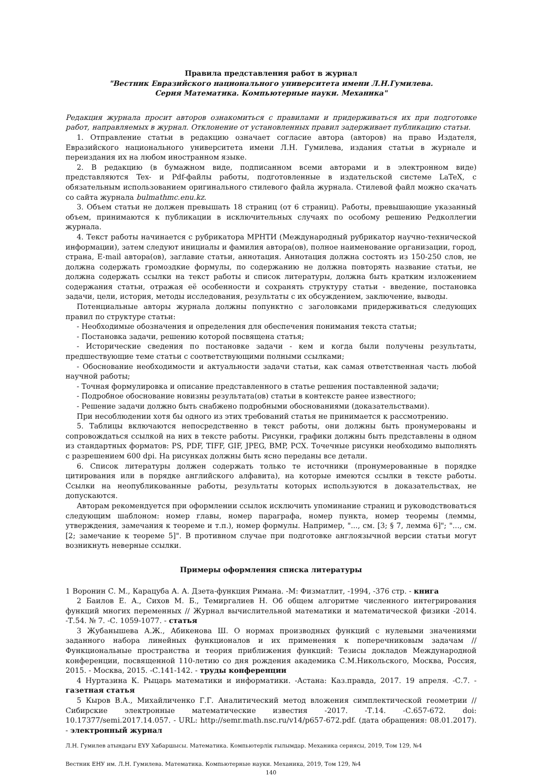Правила представления работ в журнал
"Вестник Евразийского национального университета имени Л.Н.Гумилева.
Серия Математика. Компьютерные науки. Механика"
Редакция журнала просит авторов ознакомиться с правилами и придерживаться их при подготовке работ, направляемых в журнал. Отклонение от установленных правил задерживает публикацию статьи.
1. Отправление статьи в редакцию означает согласие автора (авторов) на право Издателя, Евразийского национального университета имени Л.Н. Гумилева, издания статьи в журнале и переиздания их на любом иностранном языке.
2. В редакцию (в бумажном виде, подписанном всеми авторами и в электронном виде) представляются Tex- и Pdf-файлы работы, подготовленные в издательской системе LaTeX, с обязательным использованием оригинального стилевого файла журнала. Стилевой файл можно скачать со сайта журнала bulmathmc.enu.kz.
3. Объем статьи не должен превышать 18 страниц (от 6 страниц). Работы, превышающие указанный объем, принимаются к публикации в исключительных случаях по особому решению Редколлегии журнала.
4. Текст работы начинается с рубрикатора МРНТИ (Международный рубрикатор научно-технической информации), затем следуют инициалы и фамилия автора(ов), полное наименование организации, город, страна, E-mail автора(ов), заглавие статьи, аннотация. Аннотация должна состоять из 150-250 слов, не должна содержать громоздкие формулы, по содержанию не должна повторять название статьи, не должна содержать ссылки на текст работы и список литературы, должна быть кратким изложением содержания статьи, отражая её особенности и сохранять структуру статьи - введение, постановка задачи, цели, история, методы исследования, результаты с их обсуждением, заключение, выводы.
Потенциальные авторы журнала должны попунктно с заголовками придерживаться следующих правил по структуре статьи:
- Необходимые обозначения и определения для обеспечения понимания текста статьи;
- Постановка задачи, решению которой посвящена статья;
- Исторические сведения по постановке задачи - кем и когда были получены результаты, предшествующие теме статьи с соответствующими полными ссылками;
- Обоснование необходимости и актуальности задачи статьи, как самая ответственная часть любой научной работы;
- Точная формулировка и описание представленного в статье решения поставленной задачи;
- Подробное обоснование новизны результата(ов) статьи в контексте ранее известного;
- Решение задачи должно быть снабжено подробными обоснованиями (доказательствами).
При несоблюдении хотя бы одного из этих требований статья не принимается к рассмотрению.
5. Таблицы включаются непосредственно в текст работы, они должны быть пронумерованы и сопровождаться ссылкой на них в тексте работы. Рисунки, графики должны быть представлены в одном из стандартных форматов: PS, PDF, TIFF, GIF, JPEG, BMP, PCX. Точечные рисунки необходимо выполнять с разрешением 600 dpi. На рисунках должны быть ясно переданы все детали.
6. Список литературы должен содержать только те источники (пронумерованные в порядке цитирования или в порядке английского алфавита), на которые имеются ссылки в тексте работы. Ссылки на неопубликованные работы, результаты которых используются в доказательствах, не допускаются.
Авторам рекомендуется при оформлении ссылок исключить упоминание страниц и руководствоваться следующим шаблоном: номер главы, номер параграфа, номер пункта, номер теоремы (леммы, утверждения, замечания к теореме и т.п.), номер формулы. Например, "..., см. [3; § 7, лемма 6]"; "..., см. [2; замечание к теореме 5]". В противном случае при подготовке англоязычной версии статьи могут возникнуть неверные ссылки.
Примеры оформления списка литературы
1 Воронин С. М., Карацуба А. А. Дзета-функция Римана. -М: Физматлит, -1994, -376 стр. - книга
2 Баилов Е. А., Сихов М. Б., Темиргалиев Н. Об общем алгоритме численного интегрирования функций многих переменных // Журнал вычислительной математики и математической физики -2014. -Т.54. № 7. -С. 1059-1077. - статья
3 Жубанышева А.Ж., Абикенова Ш. О нормах производных функций с нулевыми значениями заданного набора линейных функционалов и их применения к поперечниковым задачам // Функциональные пространства и теория приближения функций: Тезисы докладов Международной конференции, посвященной 110-летию со дня рождения академика С.М.Никольского, Москва, Россия, 2015. - Москва, 2015. -С.141-142. - труды конференции
4 Нуртазина К. Рыцарь математики и информатики. -Астана: Каз.правда, 2017. 19 апреля. -С.7. - газетная статья
5 Кыров В.А., Михайличенко Г.Г. Аналитический метод вложения симплектической геометрии // Сибирские электронные математические известия -2017. -Т.14. -С.657-672. doi: 10.17377/semi.2017.14.057. - URL: http://semr.math.nsc.ru/v14/p657-672.pdf. (дата обращения: 08.01.2017). - электронный журнал
Л.Н. Гумилев атындағы ЕҰУ Хабаршысы. Математика. Компьютерлік ғылымдар. Механика сериясы, 2019, Том 129, №4
Вестник ЕНУ им. Л.Н. Гумилева. Математика. Компьютерные науки. Механика, 2019, Том 129, №4
140